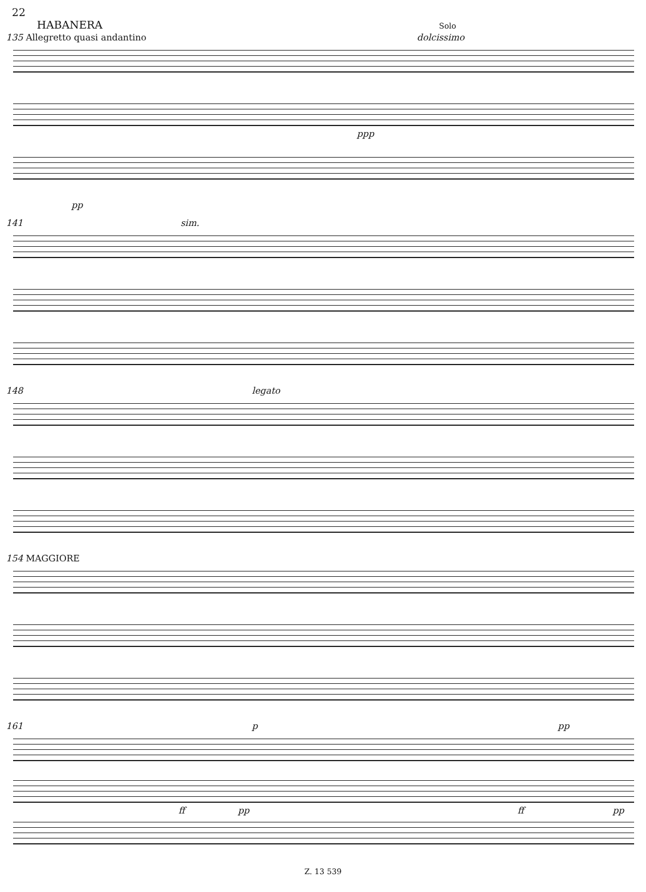22
HABANERA Solo
135 Allegretto quasi andantino dolcissimo
ppp
pp
141 sim.
148 legato
154 MAGGIORE
161 p pp
ff pp ff pp
Z. 13 539